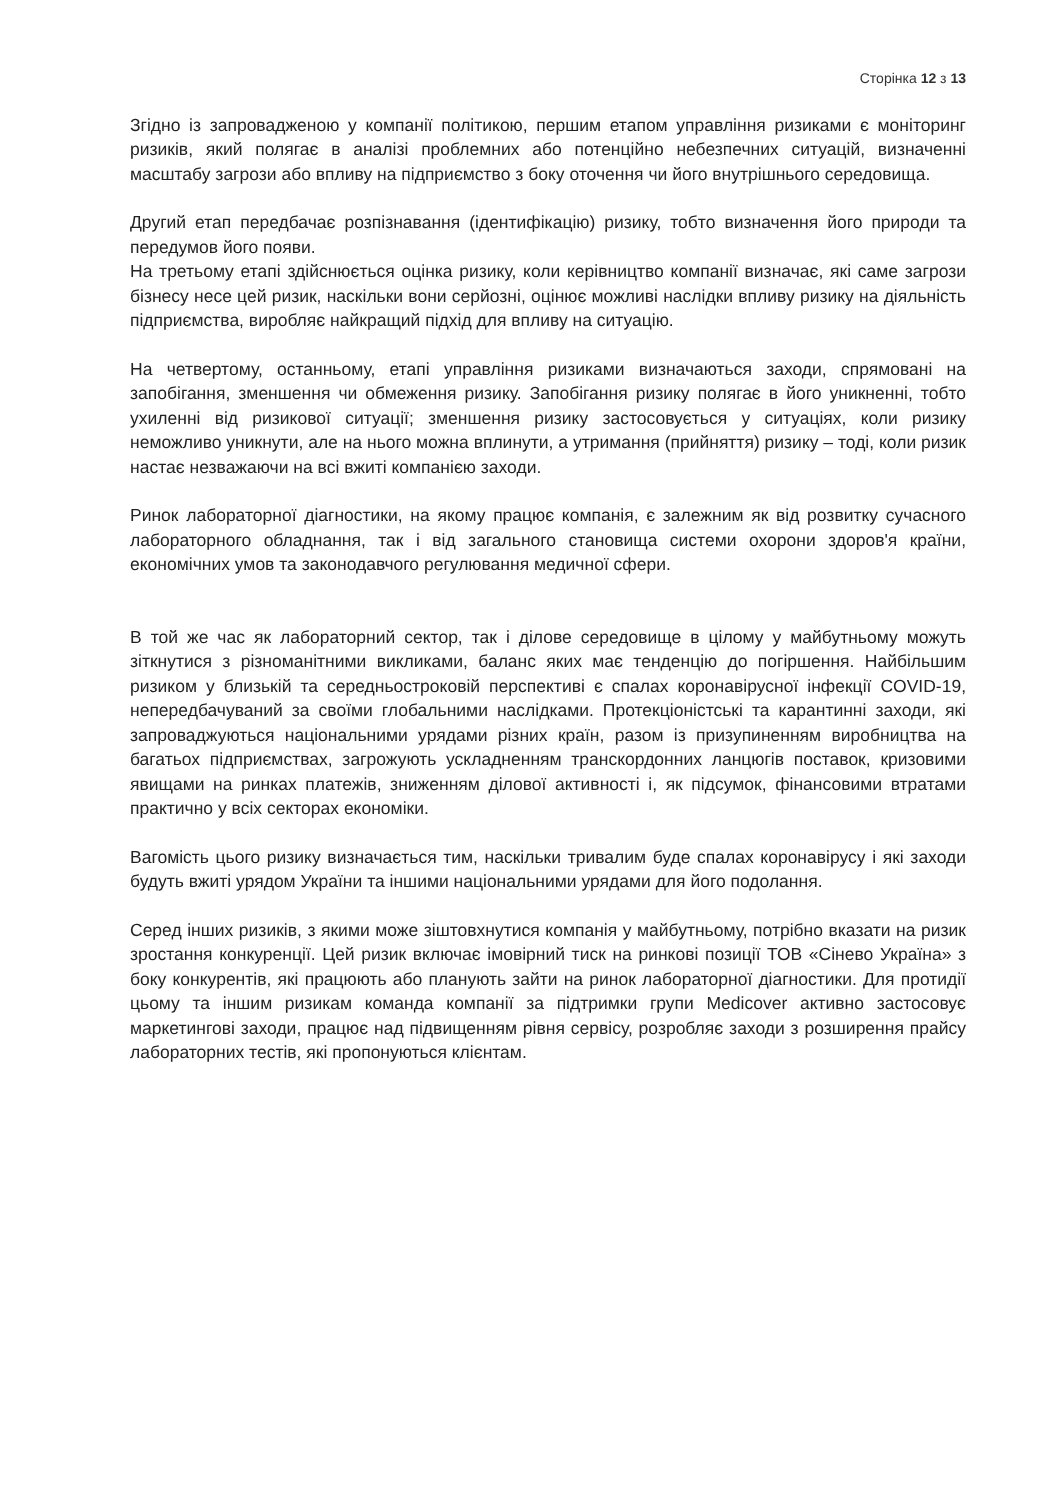Сторінка 12 з 13
Згідно із запровадженою у компанії політикою, першим етапом управління ризиками є моніторинг ризиків, який полягає в аналізі проблемних або потенційно небезпечних ситуацій, визначенні масштабу загрози або впливу на підприємство з боку оточення чи його внутрішнього середовища.
Другий етап передбачає розпізнавання (ідентифікацію) ризику, тобто визначення його природи та передумов його появи.
На третьому етапі здійснюється оцінка ризику, коли керівництво компанії визначає, які саме загрози бізнесу несе цей ризик, наскільки вони серйозні, оцінює можливі наслідки впливу ризику на діяльність підприємства, виробляє найкращий підхід для впливу на ситуацію.
На четвертому, останньому, етапі управління ризиками визначаються заходи, спрямовані на запобігання, зменшення чи обмеження ризику. Запобігання ризику полягає в його уникненні, тобто ухиленні від ризикової ситуації; зменшення ризику застосовується у ситуаціях, коли ризику неможливо уникнути, але на нього можна вплинути, а утримання (прийняття) ризику – тоді, коли ризик настає незважаючи на всі вжиті компанією заходи.
Ринок лабораторної діагностики, на якому працює компанія, є залежним як від розвитку сучасного лабораторного обладнання, так і від загального становища системи охорони здоров'я країни, економічних умов та законодавчого регулювання медичної сфери.
В той же час як лабораторний сектор, так і ділове середовище в цілому у майбутньому можуть зіткнутися з різноманітними викликами, баланс яких має тенденцію до погіршення. Найбільшим ризиком у близькій та середньостроковій перспективі є спалах коронавірусної інфекції COVID-19, непередбачуваний за своїми глобальними наслідками. Протекціоністські та карантинні заходи, які запроваджуються національними урядами різних країн, разом із призупиненням виробництва на багатьох підприємствах, загрожують ускладненням транскордонних ланцюгів поставок, кризовими явищами на ринках платежів, зниженням ділової активності і, як підсумок, фінансовими втратами практично у всіх секторах економіки.
Вагомість цього ризику визначається тим, наскільки тривалим буде спалах коронавірусу і які заходи будуть вжиті урядом України та іншими національними урядами для його подолання.
Серед інших ризиків, з якими може зіштовхнутися компанія у майбутньому, потрібно вказати на ризик зростання конкуренції. Цей ризик включає імовірний тиск на ринкові позиції ТОВ «Сінево Україна» з боку конкурентів, які працюють або планують зайти на ринок лабораторної діагностики. Для протидії цьому та іншим ризикам команда компанії за підтримки групи Medicover активно застосовує маркетингові заходи, працює над підвищенням рівня сервісу, розробляє заходи з розширення прайсу лабораторних тестів, які пропонуються клієнтам.